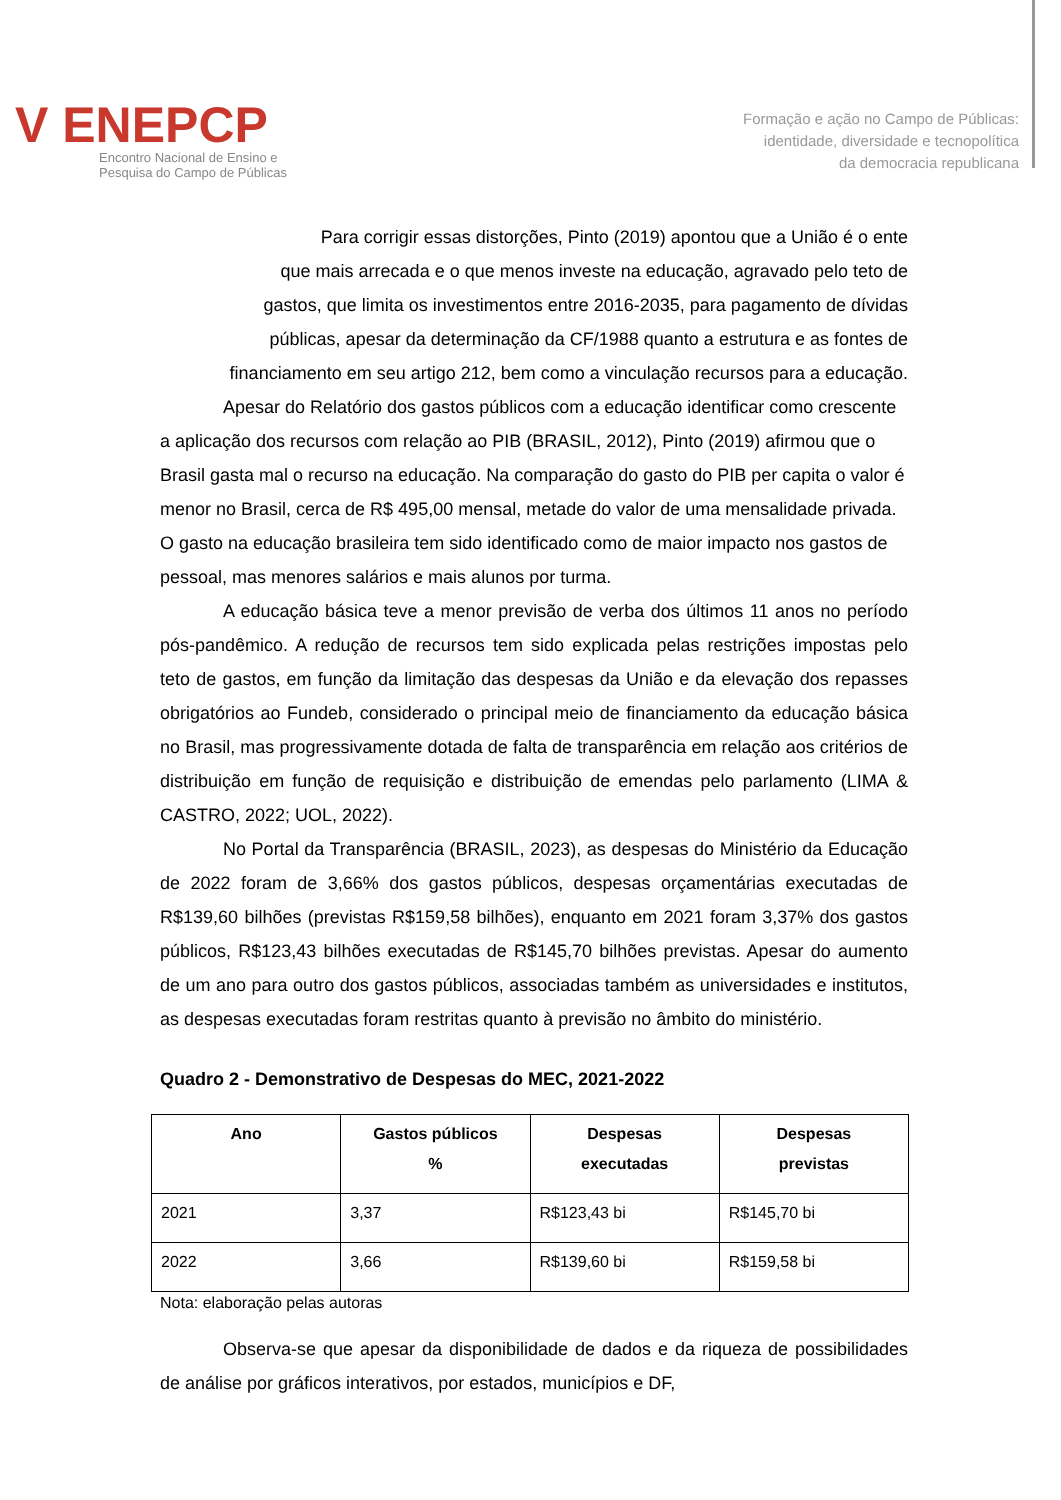V ENEPCP
Encontro Nacional de Ensino e
Pesquisa do Campo de Públicas
Formação e ação no Campo de Públicas:
identidade, diversidade e tecnopolítica
da democracia republicana
Para corrigir essas distorções, Pinto (2019) apontou que a União é o ente
que mais arrecada e o que menos investe na educação, agravado pelo teto de
gastos, que limita os investimentos entre 2016-2035, para pagamento de dívidas
públicas, apesar da determinação da CF/1988 quanto a estrutura e as fontes de
financiamento em seu artigo 212, bem como a vinculação recursos para a educação.
Apesar do Relatório dos gastos públicos com a educação identificar como crescente a aplicação dos recursos com relação ao PIB (BRASIL, 2012), Pinto (2019) afirmou que o Brasil gasta mal o recurso na educação. Na comparação do gasto do PIB per capita o valor é menor no Brasil, cerca de R$ 495,00 mensal, metade do valor de uma mensalidade privada. O gasto na educação brasileira tem sido identificado como de maior impacto nos gastos de pessoal, mas menores salários e mais alunos por turma.
A educação básica teve a menor previsão de verba dos últimos 11 anos no período pós-pandêmico. A redução de recursos tem sido explicada pelas restrições impostas pelo teto de gastos, em função da limitação das despesas da União e da elevação dos repasses obrigatórios ao Fundeb, considerado o principal meio de financiamento da educação básica no Brasil, mas progressivamente dotada de falta de transparência em relação aos critérios de distribuição em função de requisição e distribuição de emendas pelo parlamento (LIMA & CASTRO, 2022; UOL, 2022).
No Portal da Transparência (BRASIL, 2023), as despesas do Ministério da Educação de 2022 foram de 3,66% dos gastos públicos, despesas orçamentárias executadas de R$139,60 bilhões (previstas R$159,58 bilhões), enquanto em 2021 foram 3,37% dos gastos públicos, R$123,43 bilhões executadas de R$145,70 bilhões previstas. Apesar do aumento de um ano para outro dos gastos públicos, associadas também as universidades e institutos, as despesas executadas foram restritas quanto à previsão no âmbito do ministério.
Quadro 2 - Demonstrativo de Despesas do MEC, 2021-2022
| Ano | Gastos públicos % | Despesas executadas | Despesas previstas |
| --- | --- | --- | --- |
| 2021 | 3,37 | R$123,43 bi | R$145,70 bi |
| 2022 | 3,66 | R$139,60 bi | R$159,58 bi |
Nota: elaboração pelas autoras
Observa-se que apesar da disponibilidade de dados e da riqueza de possibilidades de análise por gráficos interativos, por estados, municípios e DF,